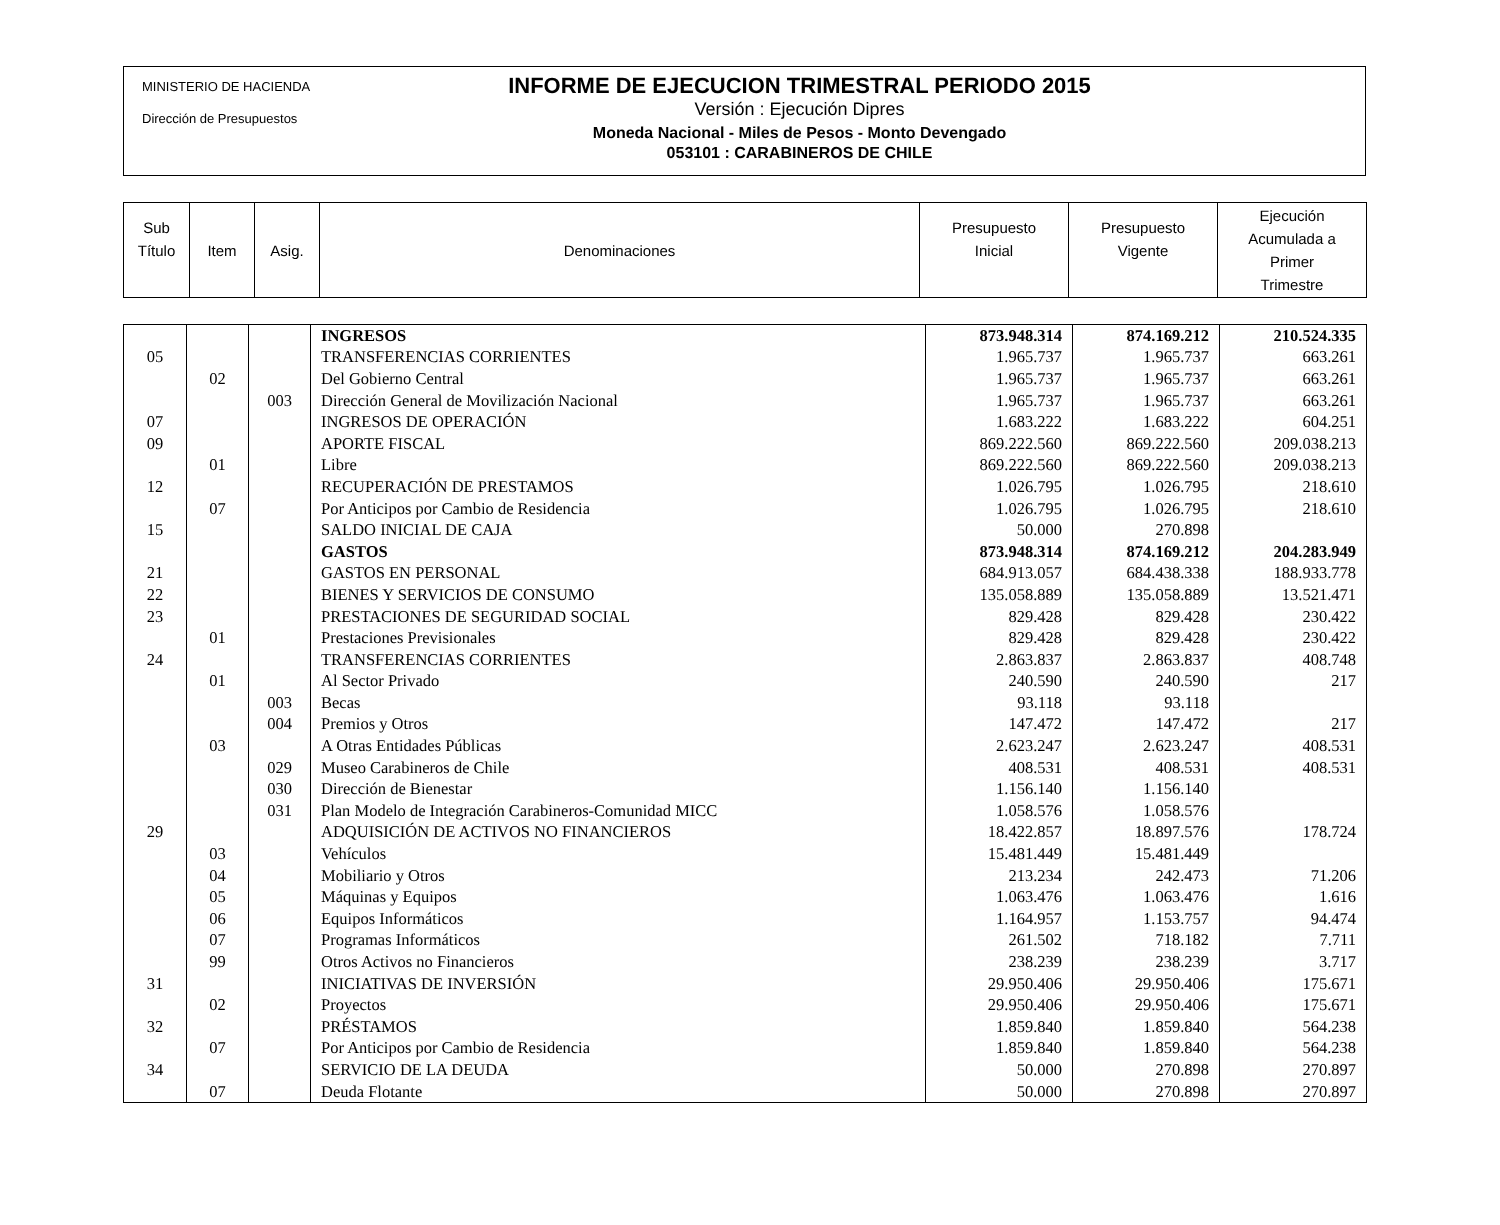MINISTERIO DE HACIENDA
Dirección de Presupuestos
INFORME DE EJECUCION TRIMESTRAL PERIODO 2015
Versión : Ejecución Dipres
Moneda Nacional - Miles de Pesos - Monto Devengado
053101 : CARABINEROS DE CHILE
| Sub Título | Item | Asig. | Denominaciones | Presupuesto Inicial | Presupuesto Vigente | Ejecución Acumulada a Primer Trimestre |
| | | | INGRESOS | 873.948.314 | 874.169.212 | 210.524.335 |
| 05 | | | TRANSFERENCIAS CORRIENTES | 1.965.737 | 1.965.737 | 663.261 |
| | 02 | | Del Gobierno Central | 1.965.737 | 1.965.737 | 663.261 |
| | | 003 | Dirección General de Movilización Nacional | 1.965.737 | 1.965.737 | 663.261 |
| 07 | | | INGRESOS DE OPERACIÓN | 1.683.222 | 1.683.222 | 604.251 |
| 09 | | | APORTE FISCAL | 869.222.560 | 869.222.560 | 209.038.213 |
| | 01 | | Libre | 869.222.560 | 869.222.560 | 209.038.213 |
| 12 | | | RECUPERACIÓN DE PRESTAMOS | 1.026.795 | 1.026.795 | 218.610 |
| | 07 | | Por Anticipos por Cambio de Residencia | 1.026.795 | 1.026.795 | 218.610 |
| 15 | | | SALDO INICIAL DE CAJA | 50.000 | 270.898 | |
| | | | GASTOS | 873.948.314 | 874.169.212 | 204.283.949 |
| 21 | | | GASTOS EN PERSONAL | 684.913.057 | 684.438.338 | 188.933.778 |
| 22 | | | BIENES Y SERVICIOS DE CONSUMO | 135.058.889 | 135.058.889 | 13.521.471 |
| 23 | | | PRESTACIONES DE SEGURIDAD SOCIAL | 829.428 | 829.428 | 230.422 |
| | 01 | | Prestaciones Previsionales | 829.428 | 829.428 | 230.422 |
| 24 | | | TRANSFERENCIAS CORRIENTES | 2.863.837 | 2.863.837 | 408.748 |
| | 01 | | Al Sector Privado | 240.590 | 240.590 | 217 |
| | | 003 | Becas | 93.118 | 93.118 | |
| | | 004 | Premios y Otros | 147.472 | 147.472 | 217 |
| | 03 | | A Otras Entidades Públicas | 2.623.247 | 2.623.247 | 408.531 |
| | | 029 | Museo Carabineros de Chile | 408.531 | 408.531 | 408.531 |
| | | 030 | Dirección de Bienestar | 1.156.140 | 1.156.140 | |
| | | 031 | Plan Modelo de Integración Carabineros-Comunidad MICC | 1.058.576 | 1.058.576 | |
| 29 | | | ADQUISICIÓN DE ACTIVOS NO FINANCIEROS | 18.422.857 | 18.897.576 | 178.724 |
| | 03 | | Vehículos | 15.481.449 | 15.481.449 | |
| | 04 | | Mobiliario y Otros | 213.234 | 242.473 | 71.206 |
| | 05 | | Máquinas y Equipos | 1.063.476 | 1.063.476 | 1.616 |
| | 06 | | Equipos Informáticos | 1.164.957 | 1.153.757 | 94.474 |
| | 07 | | Programas Informáticos | 261.502 | 718.182 | 7.711 |
| | 99 | | Otros Activos no Financieros | 238.239 | 238.239 | 3.717 |
| 31 | | | INICIATIVAS DE INVERSIÓN | 29.950.406 | 29.950.406 | 175.671 |
| | 02 | | Proyectos | 29.950.406 | 29.950.406 | 175.671 |
| 32 | | | PRÉSTAMOS | 1.859.840 | 1.859.840 | 564.238 |
| | 07 | | Por Anticipos por Cambio de Residencia | 1.859.840 | 1.859.840 | 564.238 |
| 34 | | | SERVICIO DE LA DEUDA | 50.000 | 270.898 | 270.897 |
| | 07 | | Deuda Flotante | 50.000 | 270.898 | 270.897 |